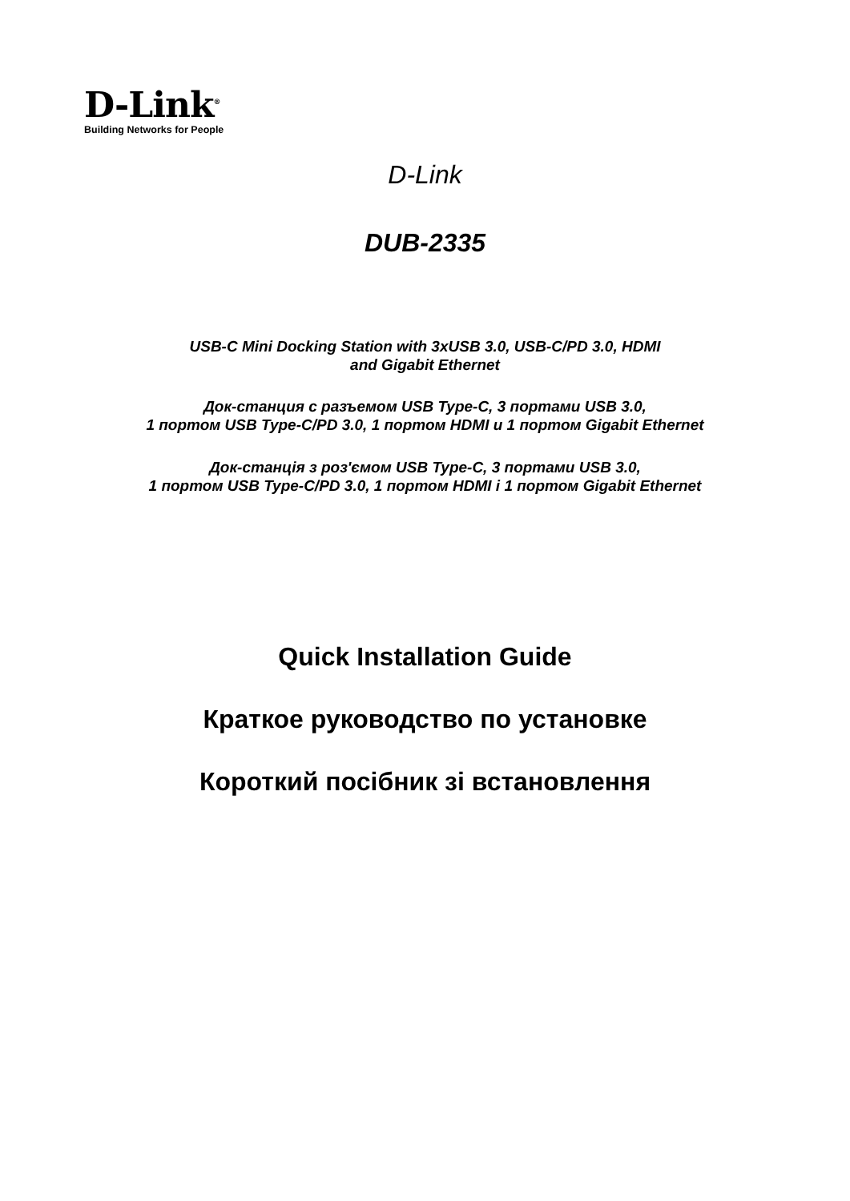D-Link<sup>®</sup>
Building Networks for People
D-Link
DUB-2335
USB-C Mini Docking Station with 3xUSB 3.0, USB-C/PD 3.0, HDMI
and Gigabit Ethernet
Док-станция с разъемом USB Type-C, 3 портами USB 3.0,
1 портом USB Type-C/PD 3.0, 1 портом HDMI и 1 портом Gigabit Ethernet
Док-станція з роз'ємом USB Type-C, 3 портами USB 3.0,
1 портом USB Type-C/PD 3.0, 1 портом HDMI і 1 портом Gigabit Ethernet
Quick Installation Guide
Краткое руководство по установке
Короткий посібник зі встановлення